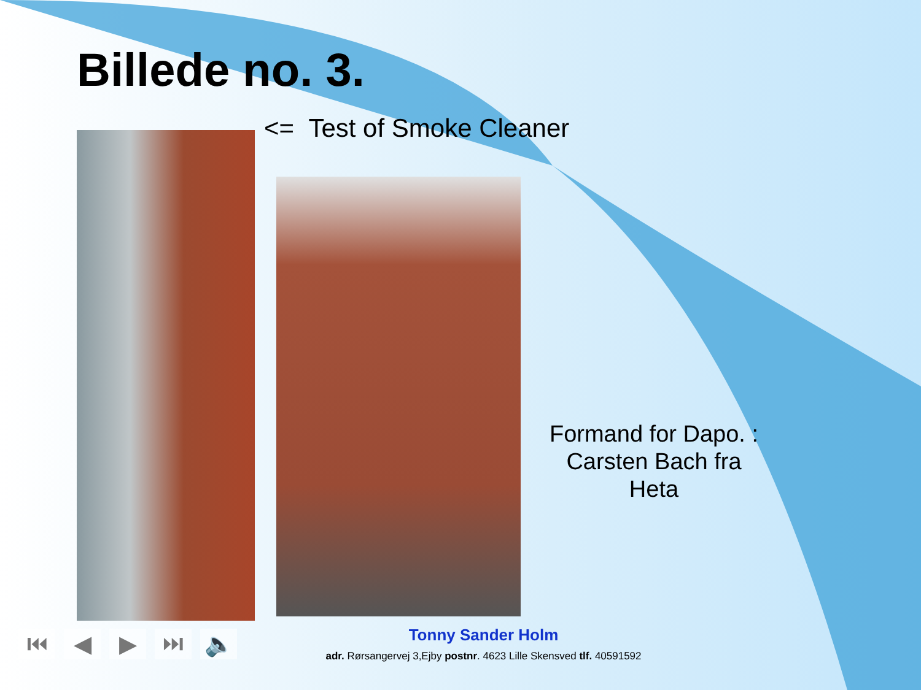Billede no. 3.
<= Test of Smoke Cleaner
Formand for Dapo. : Carsten Bach fra Heta
Tonny Sander Holm
adr. Rørsangervej 3,Ejby postnr. 4623 Lille Skensved tlf. 40591592
⏮ ◀ ▶ ⏭ 🔈